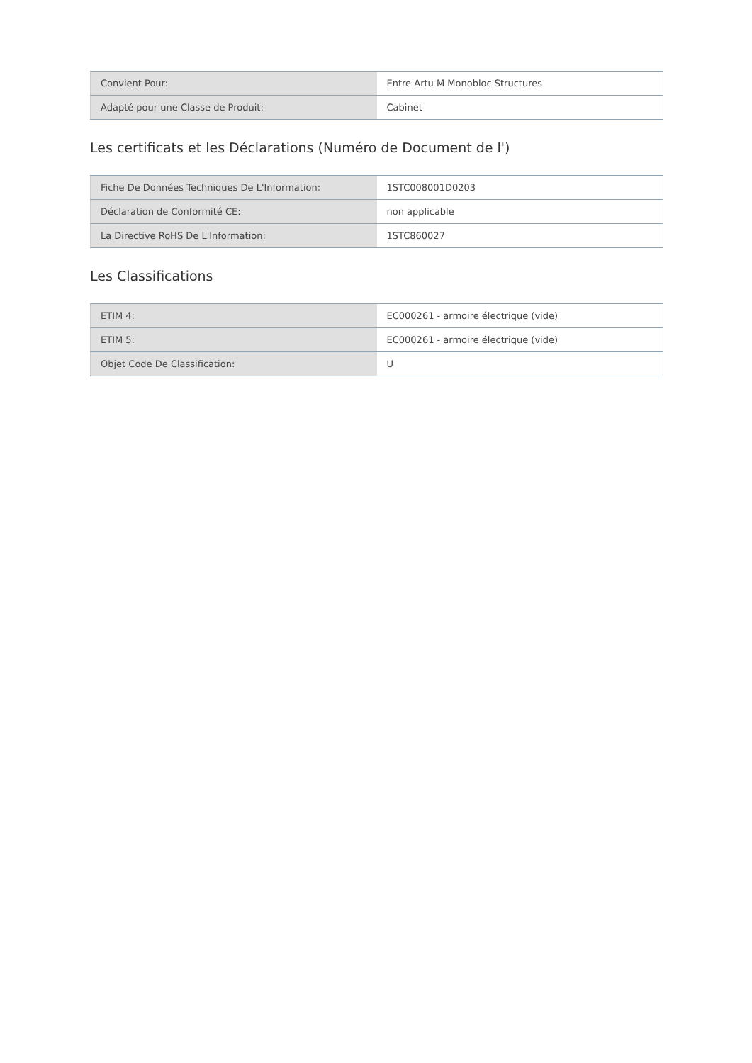| Convient Pour: | Entre Artu M Monobloc Structures |
| Adapté pour une Classe de Produit: | Cabinet |
Les certificats et les Déclarations (Numéro de Document de l')
| Fiche De Données Techniques De L'Information: | 1STC008001D0203 |
| Déclaration de Conformité CE: | non applicable |
| La Directive RoHS De L'Information: | 1STC860027 |
Les Classifications
| ETIM 4: | EC000261 - armoire électrique (vide) |
| ETIM 5: | EC000261 - armoire électrique (vide) |
| Objet Code De Classification: | U |